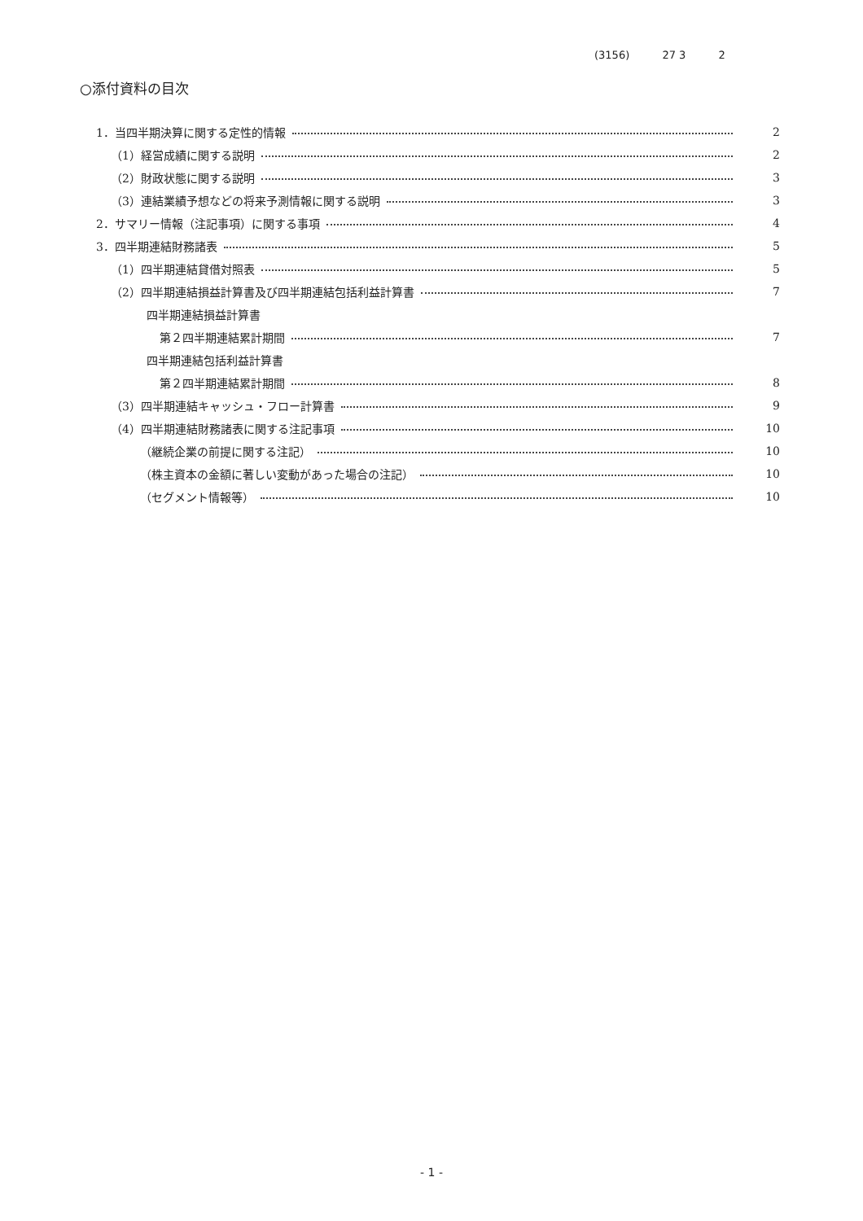(3156) 27 3 2
○添付資料の目次
1．当四半期決算に関する定性的情報 2
（1）経営成績に関する説明 2
（2）財政状態に関する説明 3
（3）連結業績予想などの将来予測情報に関する説明 3
2．サマリー情報（注記事項）に関する事項 4
3．四半期連結財務諸表 5
（1）四半期連結貸借対照表 5
（2）四半期連結損益計算書及び四半期連結包括利益計算書 7
四半期連結損益計算書
第２四半期連結累計期間 7
四半期連結包括利益計算書
第２四半期連結累計期間 8
（3）四半期連結キャッシュ・フロー計算書 9
（4）四半期連結財務諸表に関する注記事項 10
（継続企業の前提に関する注記） 10
（株主資本の金額に著しい変動があった場合の注記） 10
（セグメント情報等） 10
- 1 -